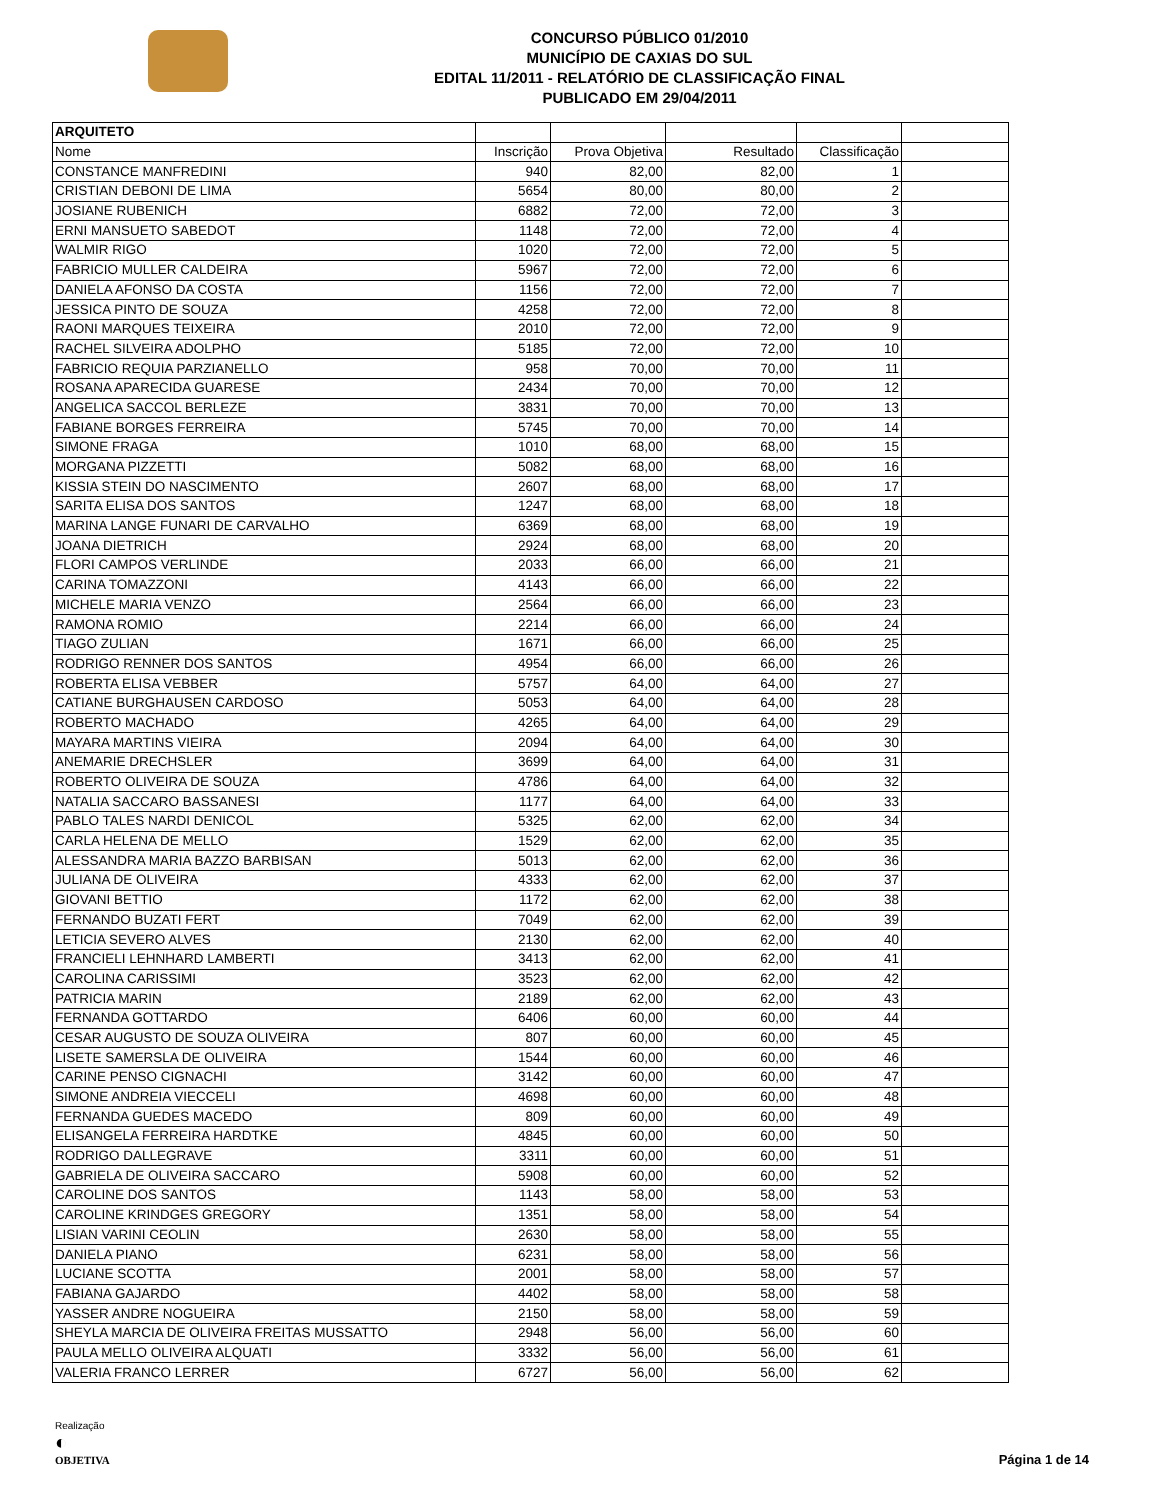CONCURSO PÚBLICO 01/2010
MUNICÍPIO DE CAXIAS DO SUL
EDITAL 11/2011 - RELATÓRIO DE CLASSIFICAÇÃO FINAL
PUBLICADO EM 29/04/2011
| ARQUITETO | | | | | |
| Nome | Inscrição | Prova Objetiva | Resultado | Classificação | |
| CONSTANCE MANFREDINI | 940 | 82,00 | 82,00 | 1 | |
| CRISTIAN DEBONI DE LIMA | 5654 | 80,00 | 80,00 | 2 | |
| JOSIANE RUBENICH | 6882 | 72,00 | 72,00 | 3 | |
| ERNI MANSUETO SABEDOT | 1148 | 72,00 | 72,00 | 4 | |
| WALMIR RIGO | 1020 | 72,00 | 72,00 | 5 | |
| FABRICIO MULLER CALDEIRA | 5967 | 72,00 | 72,00 | 6 | |
| DANIELA AFONSO DA COSTA | 1156 | 72,00 | 72,00 | 7 | |
| JESSICA PINTO DE SOUZA | 4258 | 72,00 | 72,00 | 8 | |
| RAONI MARQUES TEIXEIRA | 2010 | 72,00 | 72,00 | 9 | |
| RACHEL SILVEIRA ADOLPHO | 5185 | 72,00 | 72,00 | 10 | |
| FABRICIO REQUIA PARZIANELLO | 958 | 70,00 | 70,00 | 11 | |
| ROSANA APARECIDA GUARESE | 2434 | 70,00 | 70,00 | 12 | |
| ANGELICA SACCOL BERLEZE | 3831 | 70,00 | 70,00 | 13 | |
| FABIANE BORGES FERREIRA | 5745 | 70,00 | 70,00 | 14 | |
| SIMONE FRAGA | 1010 | 68,00 | 68,00 | 15 | |
| MORGANA PIZZETTI | 5082 | 68,00 | 68,00 | 16 | |
| KISSIA STEIN DO NASCIMENTO | 2607 | 68,00 | 68,00 | 17 | |
| SARITA ELISA DOS SANTOS | 1247 | 68,00 | 68,00 | 18 | |
| MARINA LANGE FUNARI DE CARVALHO | 6369 | 68,00 | 68,00 | 19 | |
| JOANA DIETRICH | 2924 | 68,00 | 68,00 | 20 | |
| FLORI CAMPOS VERLINDE | 2033 | 66,00 | 66,00 | 21 | |
| CARINA TOMAZZONI | 4143 | 66,00 | 66,00 | 22 | |
| MICHELE MARIA VENZO | 2564 | 66,00 | 66,00 | 23 | |
| RAMONA ROMIO | 2214 | 66,00 | 66,00 | 24 | |
| TIAGO ZULIAN | 1671 | 66,00 | 66,00 | 25 | |
| RODRIGO RENNER DOS SANTOS | 4954 | 66,00 | 66,00 | 26 | |
| ROBERTA ELISA VEBBER | 5757 | 64,00 | 64,00 | 27 | |
| CATIANE BURGHAUSEN CARDOSO | 5053 | 64,00 | 64,00 | 28 | |
| ROBERTO MACHADO | 4265 | 64,00 | 64,00 | 29 | |
| MAYARA MARTINS VIEIRA | 2094 | 64,00 | 64,00 | 30 | |
| ANEMARIE DRECHSLER | 3699 | 64,00 | 64,00 | 31 | |
| ROBERTO OLIVEIRA DE SOUZA | 4786 | 64,00 | 64,00 | 32 | |
| NATALIA SACCARO BASSANESI | 1177 | 64,00 | 64,00 | 33 | |
| PABLO TALES NARDI DENICOL | 5325 | 62,00 | 62,00 | 34 | |
| CARLA HELENA DE MELLO | 1529 | 62,00 | 62,00 | 35 | |
| ALESSANDRA MARIA BAZZO BARBISAN | 5013 | 62,00 | 62,00 | 36 | |
| JULIANA DE OLIVEIRA | 4333 | 62,00 | 62,00 | 37 | |
| GIOVANI BETTIO | 1172 | 62,00 | 62,00 | 38 | |
| FERNANDO BUZATI FERT | 7049 | 62,00 | 62,00 | 39 | |
| LETICIA SEVERO ALVES | 2130 | 62,00 | 62,00 | 40 | |
| FRANCIELI LEHNHARD LAMBERTI | 3413 | 62,00 | 62,00 | 41 | |
| CAROLINA CARISSIMI | 3523 | 62,00 | 62,00 | 42 | |
| PATRICIA MARIN | 2189 | 62,00 | 62,00 | 43 | |
| FERNANDA GOTTARDO | 6406 | 60,00 | 60,00 | 44 | |
| CESAR AUGUSTO DE SOUZA OLIVEIRA | 807 | 60,00 | 60,00 | 45 | |
| LISETE SAMERSLA DE OLIVEIRA | 1544 | 60,00 | 60,00 | 46 | |
| CARINE PENSO CIGNACHI | 3142 | 60,00 | 60,00 | 47 | |
| SIMONE ANDREIA VIECCELI | 4698 | 60,00 | 60,00 | 48 | |
| FERNANDA GUEDES MACEDO | 809 | 60,00 | 60,00 | 49 | |
| ELISANGELA FERREIRA HARDTKE | 4845 | 60,00 | 60,00 | 50 | |
| RODRIGO DALLEGRAVE | 3311 | 60,00 | 60,00 | 51 | |
| GABRIELA DE OLIVEIRA SACCARO | 5908 | 60,00 | 60,00 | 52 | |
| CAROLINE DOS SANTOS | 1143 | 58,00 | 58,00 | 53 | |
| CAROLINE KRINDGES GREGORY | 1351 | 58,00 | 58,00 | 54 | |
| LISIAN VARINI CEOLIN | 2630 | 58,00 | 58,00 | 55 | |
| DANIELA PIANO | 6231 | 58,00 | 58,00 | 56 | |
| LUCIANE SCOTTA | 2001 | 58,00 | 58,00 | 57 | |
| FABIANA GAJARDO | 4402 | 58,00 | 58,00 | 58 | |
| YASSER ANDRE NOGUEIRA | 2150 | 58,00 | 58,00 | 59 | |
| SHEYLA MARCIA DE OLIVEIRA FREITAS MUSSATTO | 2948 | 56,00 | 56,00 | 60 | |
| PAULA MELLO OLIVEIRA ALQUATI | 3332 | 56,00 | 56,00 | 61 | |
| VALERIA FRANCO LERRER | 6727 | 56,00 | 56,00 | 62 | |
Realização
◐
OBJETIVA
Página 1 de 14